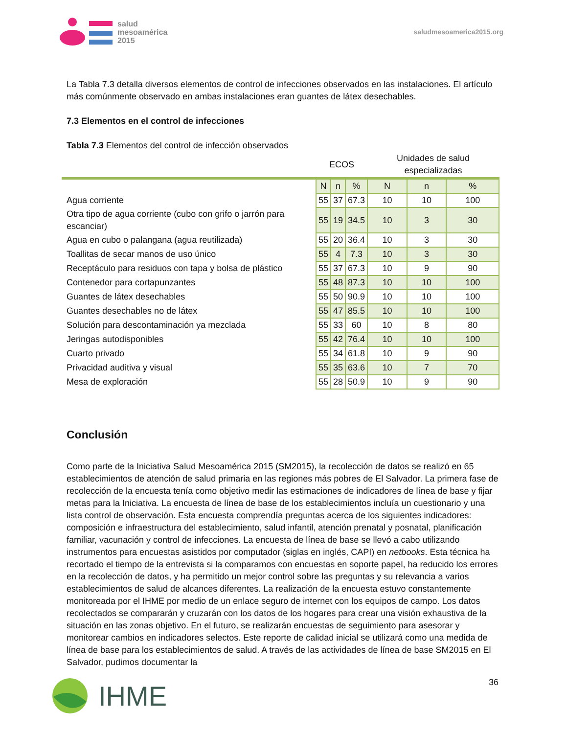salud
mesoamérica
2015
saludmesoamerica2015.org
La Tabla 7.3 detalla diversos elementos de control de infecciones observados en las instalaciones. El artículo más comúnmente observado en ambas instalaciones eran guantes de látex desechables.
7.3 Elementos en el control de infecciones
Tabla 7.3 Elementos del control de infección observados
| | ECOS | | | Unidades de salud especializadas | | |
| --- | --- | --- | --- | --- | --- | --- |
| | N | n | % | N | n | % |
| Agua corriente | 55 | 37 | 67.3 | 10 | 10 | 100 |
| Otra tipo de agua corriente (cubo con grifo o jarrón para escanciar) | 55 | 19 | 34.5 | 10 | 3 | 30 |
| Agua en cubo o palangana (agua reutilizada) | 55 | 20 | 36.4 | 10 | 3 | 30 |
| Toallitas de secar manos de uso único | 55 | 4 | 7.3 | 10 | 3 | 30 |
| Receptáculo para residuos con tapa y bolsa de plástico | 55 | 37 | 67.3 | 10 | 9 | 90 |
| Contenedor para cortapunzantes | 55 | 48 | 87.3 | 10 | 10 | 100 |
| Guantes de látex desechables | 55 | 50 | 90.9 | 10 | 10 | 100 |
| Guantes desechables no de látex | 55 | 47 | 85.5 | 10 | 10 | 100 |
| Solución para descontaminación ya mezclada | 55 | 33 | 60 | 10 | 8 | 80 |
| Jeringas autodisponibles | 55 | 42 | 76.4 | 10 | 10 | 100 |
| Cuarto privado | 55 | 34 | 61.8 | 10 | 9 | 90 |
| Privacidad auditiva y visual | 55 | 35 | 63.6 | 10 | 7 | 70 |
| Mesa de exploración | 55 | 28 | 50.9 | 10 | 9 | 90 |
Conclusión
Como parte de la Iniciativa Salud Mesoamérica 2015 (SM2015), la recolección de datos se realizó en 65 establecimientos de atención de salud primaria en las regiones más pobres de El Salvador. La primera fase de recolección de la encuesta tenía como objetivo medir las estimaciones de indicadores de línea de base y fijar metas para la Iniciativa. La encuesta de línea de base de los establecimientos incluía un cuestionario y una lista control de observación. Esta encuesta comprendía preguntas acerca de los siguientes indicadores: composición e infraestructura del establecimiento, salud infantil, atención prenatal y posnatal, planificación familiar, vacunación y control de infecciones. La encuesta de línea de base se llevó a cabo utilizando instrumentos para encuestas asistidos por computador (siglas en inglés, CAPI) en netbooks. Esta técnica ha recortado el tiempo de la entrevista si la comparamos con encuestas en soporte papel, ha reducido los errores en la recolección de datos, y ha permitido un mejor control sobre las preguntas y su relevancia a varios establecimientos de salud de alcances diferentes. La realización de la encuesta estuvo constantemente monitoreada por el IHME por medio de un enlace seguro de internet con los equipos de campo. Los datos recolectados se compararán y cruzarán con los datos de los hogares para crear una visión exhaustiva de la situación en las zonas objetivo. En el futuro, se realizarán encuestas de seguimiento para asesorar y monitorear cambios en indicadores selectos. Este reporte de calidad inicial se utilizará como una medida de línea de base para los establecimientos de salud. A través de las actividades de línea de base SM2015 en El Salvador, pudimos documentar la
IHME
36